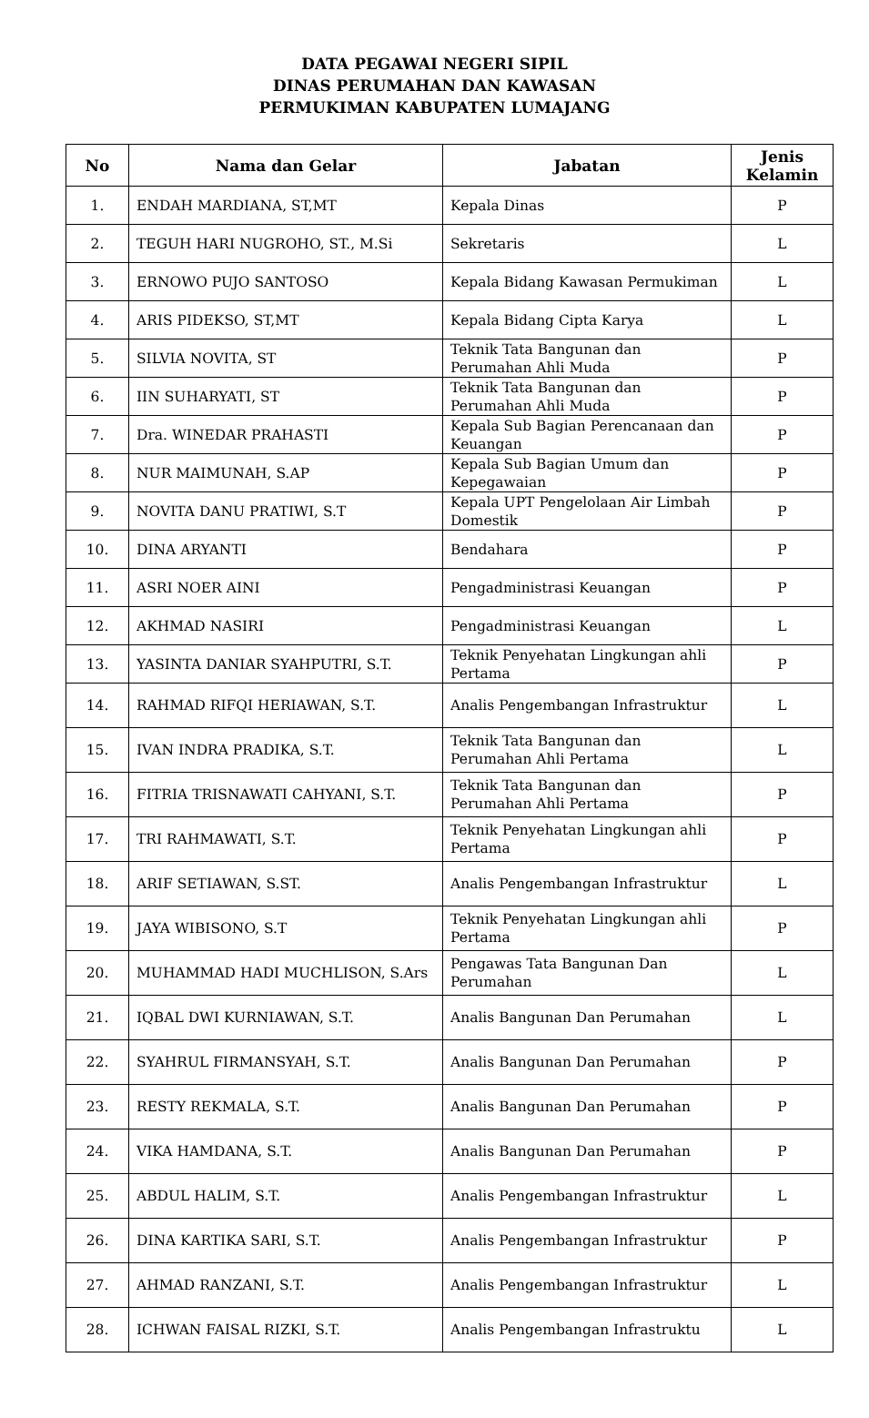DATA PEGAWAI NEGERI SIPIL
DINAS PERUMAHAN DAN KAWASAN
PERMUKIMAN KABUPATEN LUMAJANG
| No | Nama dan Gelar | Jabatan | Jenis Kelamin |
| --- | --- | --- | --- |
| 1. | ENDAH MARDIANA, ST,MT | Kepala Dinas | P |
| 2. | TEGUH HARI NUGROHO, ST., M.Si | Sekretaris | L |
| 3. | ERNOWO PUJO SANTOSO | Kepala Bidang Kawasan Permukiman | L |
| 4. | ARIS PIDEKSO, ST,MT | Kepala Bidang Cipta Karya | L |
| 5. | SILVIA NOVITA, ST | Teknik Tata Bangunan dan Perumahan Ahli Muda | P |
| 6. | IIN SUHARYATI, ST | Teknik Tata Bangunan dan Perumahan Ahli Muda | P |
| 7. | Dra. WINEDAR PRAHASTI | Kepala Sub Bagian Perencanaan dan Keuangan | P |
| 8. | NUR MAIMUNAH, S.AP | Kepala Sub Bagian Umum dan Kepegawaian | P |
| 9. | NOVITA DANU PRATIWI, S.T | Kepala UPT Pengelolaan Air Limbah Domestik | P |
| 10. | DINA ARYANTI | Bendahara | P |
| 11. | ASRI NOER AINI | Pengadministrasi Keuangan | P |
| 12. | AKHMAD NASIRI | Pengadministrasi Keuangan | L |
| 13. | YASINTA DANIAR SYAHPUTRI, S.T. | Teknik Penyehatan Lingkungan ahli Pertama | P |
| 14. | RAHMAD RIFQI HERIAWAN, S.T. | Analis Pengembangan Infrastruktur | L |
| 15. | IVAN INDRA PRADIKA, S.T. | Teknik Tata Bangunan dan Perumahan Ahli Pertama | L |
| 16. | FITRIA TRISNAWATI CAHYANI, S.T. | Teknik Tata Bangunan dan Perumahan Ahli Pertama | P |
| 17. | TRI RAHMAWATI, S.T. | Teknik Penyehatan Lingkungan ahli Pertama | P |
| 18. | ARIF SETIAWAN, S.ST. | Analis Pengembangan Infrastruktur | L |
| 19. | JAYA WIBISONO, S.T | Teknik Penyehatan Lingkungan ahli Pertama | P |
| 20. | MUHAMMAD HADI MUCHLISON, S.Ars | Pengawas Tata Bangunan Dan Perumahan | L |
| 21. | IQBAL DWI KURNIAWAN, S.T. | Analis Bangunan Dan Perumahan | L |
| 22. | SYAHRUL FIRMANSYAH, S.T. | Analis Bangunan Dan Perumahan | P |
| 23. | RESTY REKMALA, S.T. | Analis Bangunan Dan Perumahan | P |
| 24. | VIKA HAMDANA, S.T. | Analis Bangunan Dan Perumahan | P |
| 25. | ABDUL HALIM, S.T. | Analis Pengembangan Infrastruktur | L |
| 26. | DINA KARTIKA SARI, S.T. | Analis Pengembangan Infrastruktur | P |
| 27. | AHMAD RANZANI, S.T. | Analis Pengembangan Infrastruktur | L |
| 28. | ICHWAN FAISAL RIZKI, S.T. | Analis Pengembangan Infrastruktu | L |